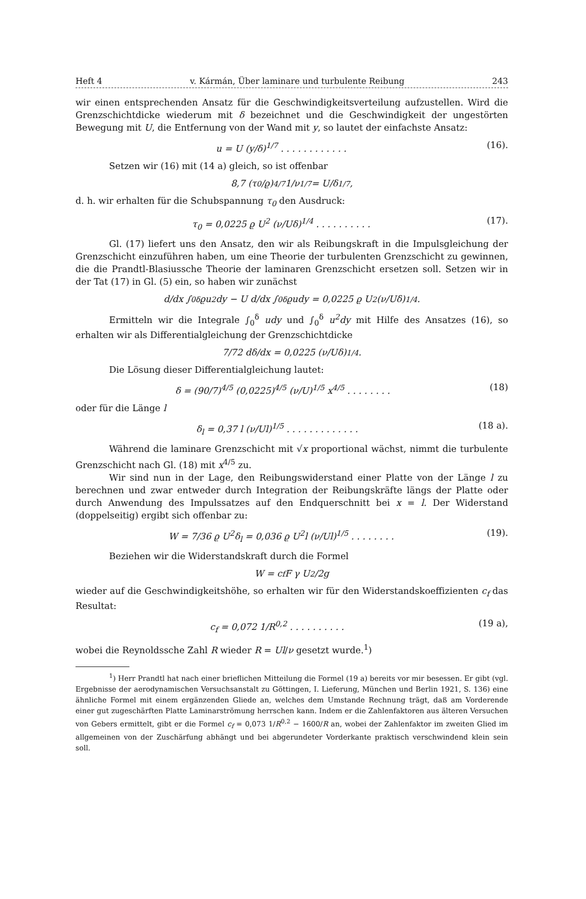Heft 4 v. Kármán, Über laminare und turbulente Reibung 243
wir einen entsprechenden Ansatz für die Geschwindigkeitsverteilung aufzustellen. Wird die Grenzschichtdicke wiederum mit δ bezeichnet und die Geschwindigkeit der ungestörten Bewegung mit U, die Entfernung von der Wand mit y, so lautet der einfachste Ansatz:
u = U (y/δ)<sup>1/7</sup> . . . . . . . . . . . . (16).
Setzen wir (16) mit (14 a) gleich, so ist offenbar
8,7 (τ<sub>0</sub>/ϱ)<sup>4/7</sup> 1/ν<sup>1/7</sup> = U/δ<sup>1/7</sup> ,
d. h. wir erhalten für die Schubspannung τ<sub>0</sub> den Ausdruck:
τ<sub>0</sub> = 0,0225 ϱ U<sup>2</sup> (ν/Uδ)<sup>1/4</sup> . . . . . . . . . . (17).
Gl. (17) liefert uns den Ansatz, den wir als Reibungskraft in die Impulsgleichung der Grenzschicht einzuführen haben, um eine Theorie der turbulenten Grenzschicht zu gewinnen, die die Prandtl-Blasiussche Theorie der laminaren Grenzschicht ersetzen soll. Setzen wir in der Tat (17) in Gl. (5) ein, so haben wir zunächst
d/dx ∫<sub>0</sub><sup>δ</sup> ϱu<sup>2</sup>dy − U d/dx ∫<sub>0</sub><sup>δ</sup> ϱudy = 0,0225 ϱ U<sup>2</sup> (ν/Uδ)<sup>1/4</sup>.
Ermitteln wir die Integrale ∫<sub>0</sub><sup>δ</sup> udy und ∫<sub>0</sub><sup>δ</sup> u<sup>2</sup>dy mit Hilfe des Ansatzes (16), so erhalten wir als Differentialgleichung der Grenzschichtdicke
7/72 dδ/dx = 0,0225 (ν/Uδ)<sup>1/4</sup>.
Die Lösung dieser Differentialgleichung lautet:
δ = (90/7)<sup>4/5</sup> (0,0225)<sup>4/5</sup> (ν/U)<sup>1/5</sup> x<sup>4/5</sup> . . . . . . . . (18)
oder für die Länge l
δ<sub>l</sub> = 0,37 l (ν/Ul)<sup>1/5</sup> . . . . . . . . . . . . . (18 a).
Während die laminare Grenzschicht mit √x proportional wächst, nimmt die turbulente Grenzschicht nach Gl. (18) mit x<sup>4/5</sup> zu.
Wir sind nun in der Lage, den Reibungswiderstand einer Platte von der Länge l zu berechnen und zwar entweder durch Integration der Reibungskräfte längs der Platte oder durch Anwendung des Impulssatzes auf den Endquerschnitt bei x = l. Der Widerstand (doppelseitig) ergibt sich offenbar zu:
W = 7/36 ϱ U<sup>2</sup>δ<sub>l</sub> = 0,036 ϱ U<sup>2</sup>l (ν/Ul)<sup>1/5</sup> . . . . . . . . (19).
Beziehen wir die Widerstandskraft durch die Formel
W = c<sub>f</sub> F γ U<sup>2</sup>/2g
wieder auf die Geschwindigkeitshöhe, so erhalten wir für den Widerstandskoeffizienten c<sub>f</sub> das Resultat:
c<sub>f</sub> = 0,072 1/R<sup>0,2</sup> . . . . . . . . . . (19 a),
wobei die Reynoldssche Zahl R wieder R = Ul/ν gesetzt wurde.<sup>1</sup>)
<sup>1</sup>) Herr Prandtl hat nach einer brieflichen Mitteilung die Formel (19 a) bereits vor mir besessen. Er gibt (vgl. Ergebnisse der aerodynamischen Versuchsanstalt zu Göttingen, I. Lieferung, München und Berlin 1921, S. 136) eine ähnliche Formel mit einem ergänzenden Gliede an, welches dem Umstande Rechnung trägt, daß am Vorderende einer gut zugeschärften Platte Laminarströmung herrschen kann. Indem er die Zahlenfaktoren aus älteren Versuchen von Gebers ermittelt, gibt er die Formel c<sub>f</sub> = 0,073 1/R<sup>0,2</sup> − 1600/R an, wobei der Zahlenfaktor im zweiten Glied im allgemeinen von der Zuschärfung abhängt und bei abgerundeter Vorderkante praktisch verschwindend klein sein soll.